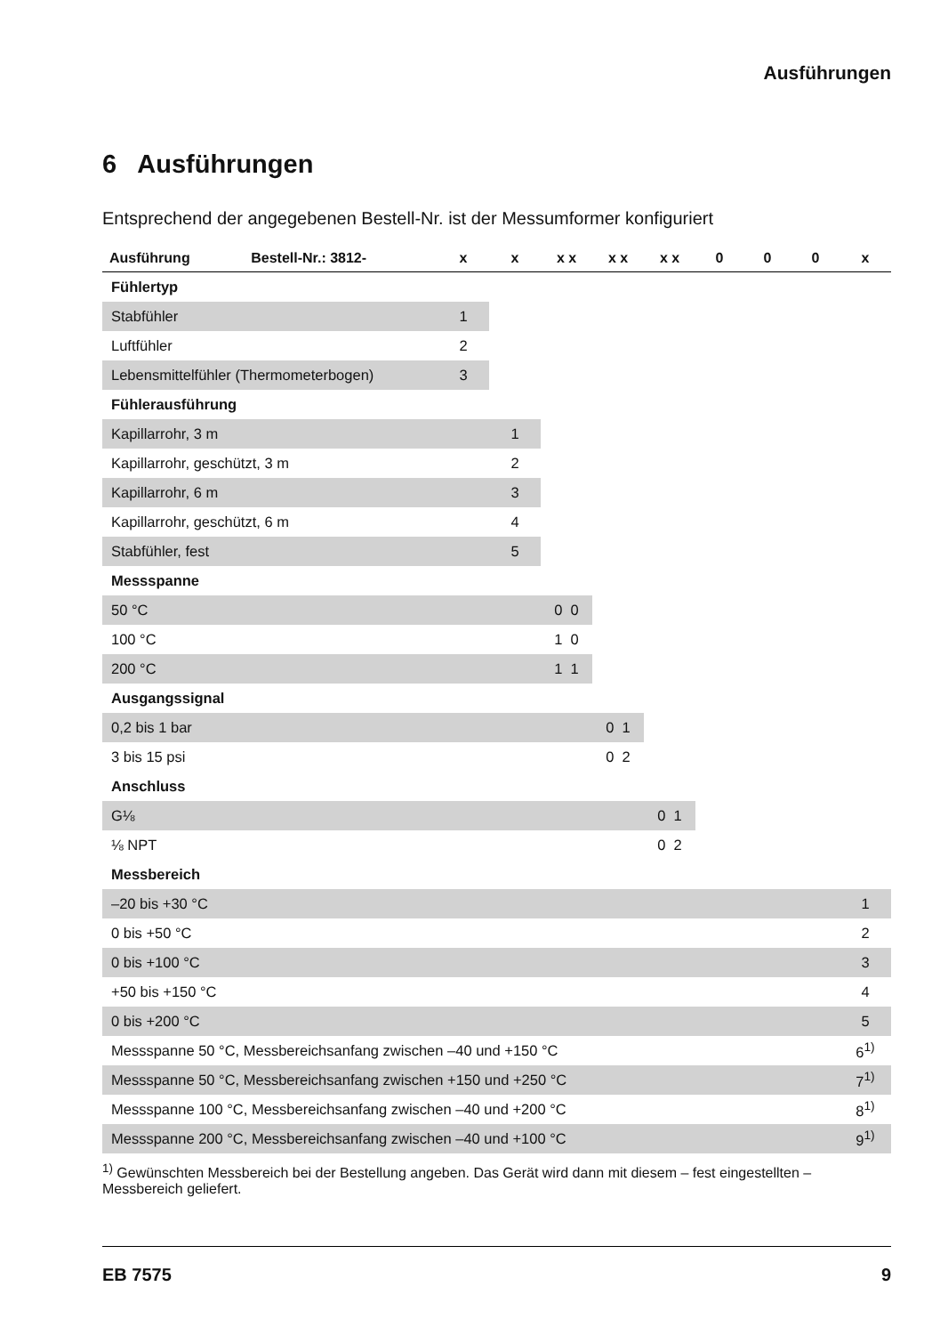Ausführungen
6 Ausführungen
Entsprechend der angegebenen Bestell-Nr. ist der Messumformer konfiguriert
| Ausführung | Bestell-Nr.: 3812- | x | x | x x | x x | x x | 0 | 0 | 0 | x |
| --- | --- | --- | --- | --- | --- | --- | --- | --- | --- | --- |
| Fühlertyp | | | | | | | | | | |
| Stabfühler | | 1 | | | | | | | | |
| Luftfühler | | 2 | | | | | | | | |
| Lebensmittelfühler (Thermometerbogen) | | 3 | | | | | | | | |
| Fühlerausführung | | | | | | | | | | |
| Kapillarrohr, 3 m | | | 1 | | | | | | | |
| Kapillarrohr, geschützt, 3 m | | | 2 | | | | | | | |
| Kapillarrohr, 6 m | | | 3 | | | | | | | |
| Kapillarrohr, geschützt, 6 m | | | 4 | | | | | | | |
| Stabfühler, fest | | | 5 | | | | | | | |
| Messspanne | | | | | | | | | | |
| 50 °C | | | | 0 0 | | | | | | |
| 100 °C | | | | 1 0 | | | | | | |
| 200 °C | | | | 1 1 | | | | | | |
| Ausgangssignal | | | | | | | | | | |
| 0,2 bis 1 bar | | | | | 0 1 | | | | | |
| 3 bis 15 psi | | | | | 0 2 | | | | | |
| Anschluss | | | | | | | | | | |
| G⅛ | | | | | | 0 1 | | | | |
| ⅛ NPT | | | | | | 0 2 | | | | |
| Messbereich | | | | | | | | | | |
| –20 bis +30 °C | | | | | | | | | | 1 |
| 0 bis +50 °C | | | | | | | | | | 2 |
| 0 bis +100 °C | | | | | | | | | | 3 |
| +50 bis +150 °C | | | | | | | | | | 4 |
| 0 bis +200 °C | | | | | | | | | | 5 |
| Messspanne 50 °C, Messbereichsanfang zwischen –40 und +150 °C | | | | | | | | | | 6<sup>1)</sup> |
| Messspanne 50 °C, Messbereichsanfang zwischen +150 und +250 °C | | | | | | | | | | 7<sup>1)</sup> |
| Messspanne 100 °C, Messbereichsanfang zwischen –40 und +200 °C | | | | | | | | | | 8<sup>1)</sup> |
| Messspanne 200 °C, Messbereichsanfang zwischen –40 und +100 °C | | | | | | | | | | 9<sup>1)</sup> |
<sup>1)</sup> Gewünschten Messbereich bei der Bestellung angeben. Das Gerät wird dann mit diesem – fest eingestellten – Messbereich geliefert.
EB 7575 9